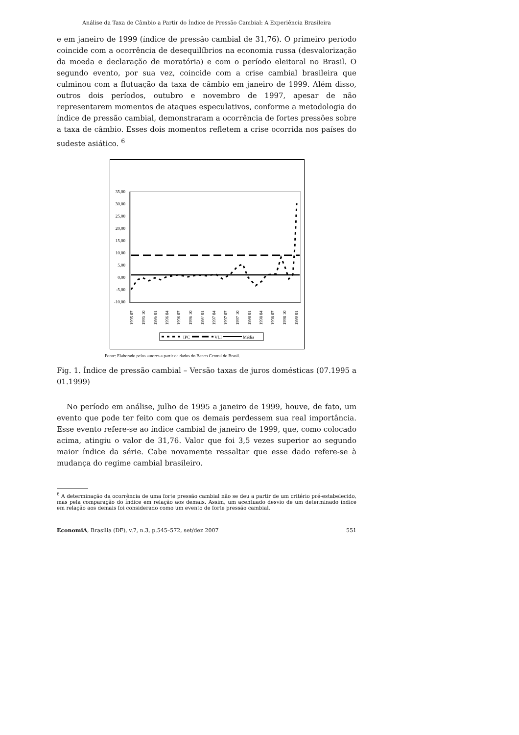Análise da Taxa de Câmbio a Partir do Índice de Pressão Cambial: A Experiência Brasileira
e em janeiro de 1999 (índice de pressão cambial de 31,76). O primeiro período coincide com a ocorrência de desequilíbrios na economia russa (desvalorização da moeda e declaração de moratória) e com o período eleitoral no Brasil. O segundo evento, por sua vez, coincide com a crise cambial brasileira que culminou com a flutuação da taxa de câmbio em janeiro de 1999. Além disso, outros dois períodos, outubro e novembro de 1997, apesar de não representarem momentos de ataques especulativos, conforme a metodologia do índice de pressão cambial, demonstraram a ocorrência de fortes pressões sobre a taxa de câmbio. Esses dois momentos refletem a crise ocorrida nos países do sudeste asiático. <sup>6</sup>
35,00
30,00
25,00
20,00
15,00
10,00
5,00
0,00
-5,00
-10,00
1995 07
1995 10
1996 01
1996 04
1996 07
1996 10
1997 01
1997 04
1997 07
1997 10
1998 01
1998 04
1998 07
1998 10
1999 01
IPC
VLI
Média
Fonte: Elaborado pelos autores a partir de dados do Banco Central do Brasil.
Fig. 1. Índice de pressão cambial – Versão taxas de juros domésticas (07.1995 a 01.1999)
No período em análise, julho de 1995 a janeiro de 1999, houve, de fato, um evento que pode ter feito com que os demais perdessem sua real importância. Esse evento refere-se ao índice cambial de janeiro de 1999, que, como colocado acima, atingiu o valor de 31,76. Valor que foi 3,5 vezes superior ao segundo maior índice da série. Cabe novamente ressaltar que esse dado refere-se à mudança do regime cambial brasileiro.
<sup>6</sup> A determinação da ocorrência de uma forte pressão cambial não se deu a partir de um critério pré-estabelecido, mas pela comparação do índice em relação aos demais. Assim, um acentuado desvio de um determinado índice em relação aos demais foi considerado como um evento de forte pressão cambial.
EconomiA, Brasília (DF), v.7, n.3, p.545–572, set/dez 2007 551